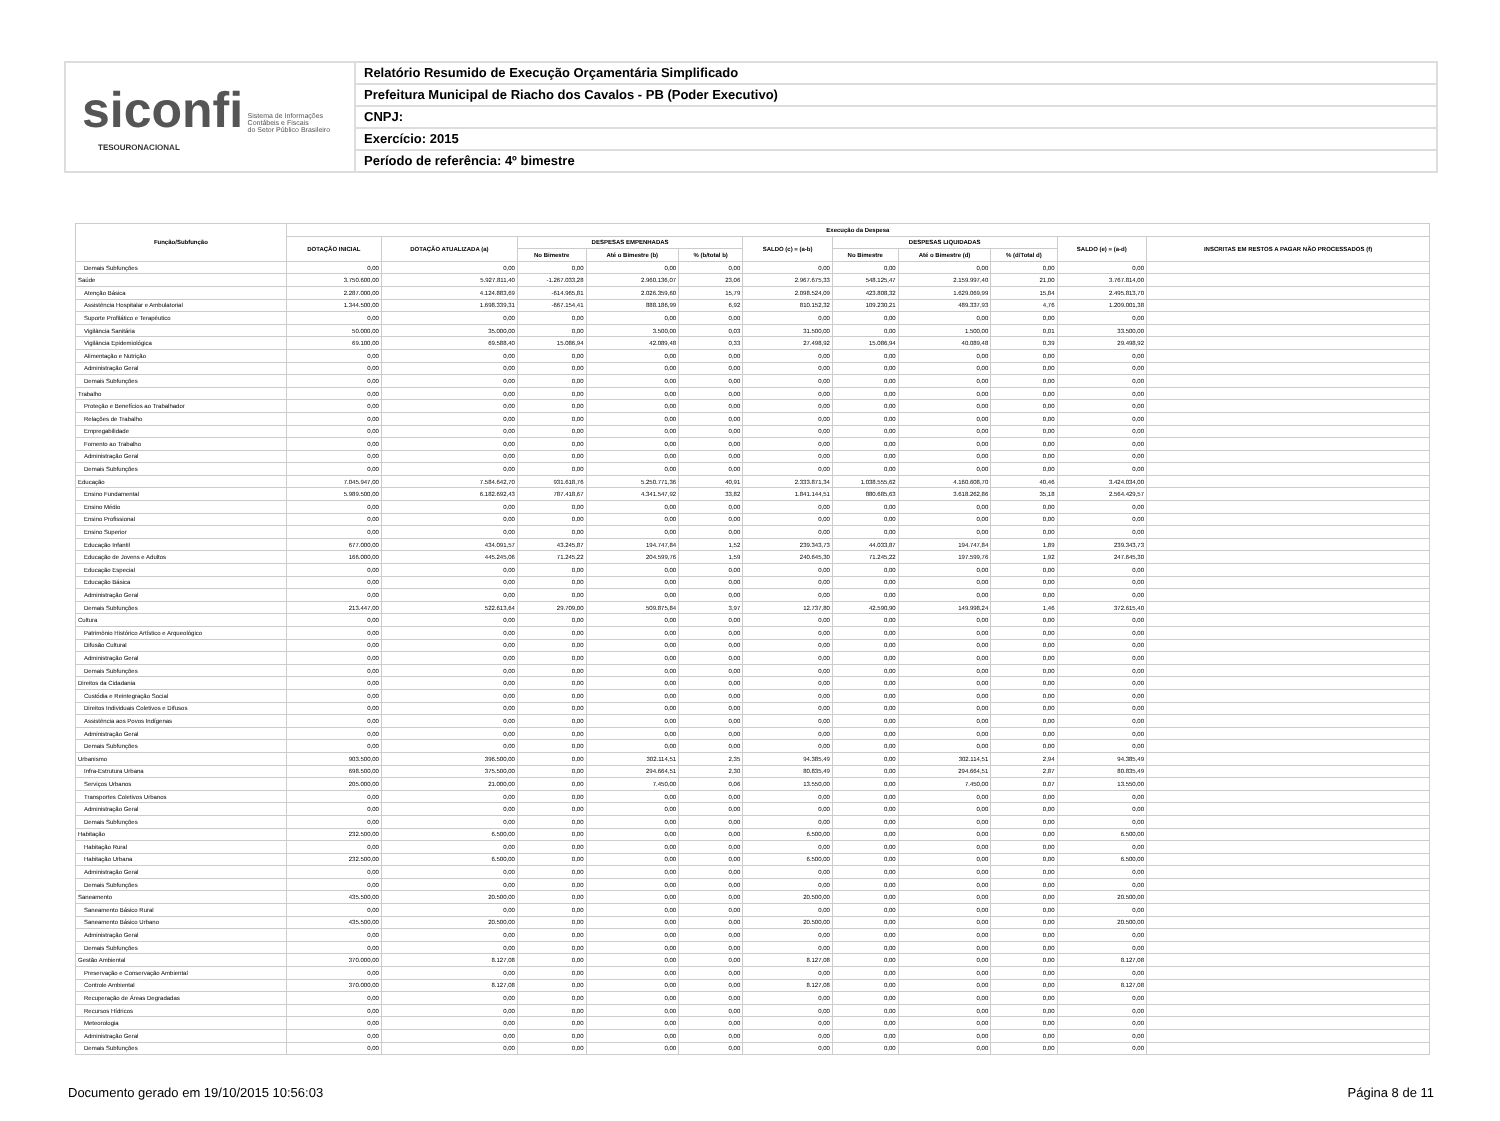siconfi Sistema de Informações
Contábeis e Fiscais
do Setor Público Brasileiro
TESOURONACIONAL
Relatório Resumido de Execução Orçamentária Simplificado
Prefeitura Municipal de Riacho dos Cavalos - PB (Poder Executivo)
CNPJ:
Exercício: 2015
Período de referência: 4º bimestre
| Função/Subfunção | Execução da Despesa | | | | | | | | | | |
| --- | --- | --- | --- | --- | --- | --- | --- | --- | --- | --- | --- |
| | DOTAÇÃO INICIAL | DOTAÇÃO ATUALIZADA (a) | DESPESAS EMPENHADAS | | | SALDO (c) = (a-b) | DESPESAS LIQUIDADAS | | | SALDO (e) = (a-d) | INSCRITAS EM RESTOS A PAGAR NÃO PROCESSADOS (f) |
| | | | No Bimestre | Até o Bimestre (b) | % (b/total b) | | No Bimestre | Até o Bimestre (d) | % (d/Total d) | | |
| Demais Subfunções | 0,00 | 0,00 | 0,00 | 0,00 | 0,00 | 0,00 | 0,00 | 0,00 | 0,00 | 0,00 | |
| Saúde | 3.750.600,00 | 5.927.811,40 | -1.267.033,28 | 2.960.136,07 | 23,06 | 2.967.675,33 | 548.125,47 | 2.159.997,40 | 21,00 | 3.767.814,00 | |
| Atenção Básica | 2.287.000,00 | 4.124.883,69 | -614.965,81 | 2.026.359,60 | 15,79 | 2.098.524,09 | 423.808,32 | 1.629.069,99 | 15,84 | 2.495.813,70 | |
| Assistência Hospitalar e Ambulatorial | 1.344.500,00 | 1.698.339,31 | -667.154,41 | 888.186,99 | 6,92 | 810.152,32 | 109.230,21 | 489.337,93 | 4,76 | 1.209.001,38 | |
| Suporte Profilático e Terapêutico | 0,00 | 0,00 | 0,00 | 0,00 | 0,00 | 0,00 | 0,00 | 0,00 | 0,00 | 0,00 | |
| Vigilância Sanitária | 50.000,00 | 35.000,00 | 0,00 | 3.500,00 | 0,03 | 31.500,00 | 0,00 | 1.500,00 | 0,01 | 33.500,00 | |
| Vigilância Epidemiológica | 69.100,00 | 69.588,40 | 15.086,94 | 42.089,48 | 0,33 | 27.498,92 | 15.086,94 | 40.089,48 | 0,39 | 29.498,92 | |
| Alimentação e Nutrição | 0,00 | 0,00 | 0,00 | 0,00 | 0,00 | 0,00 | 0,00 | 0,00 | 0,00 | 0,00 | |
| Administração Geral | 0,00 | 0,00 | 0,00 | 0,00 | 0,00 | 0,00 | 0,00 | 0,00 | 0,00 | 0,00 | |
| Demais Subfunções | 0,00 | 0,00 | 0,00 | 0,00 | 0,00 | 0,00 | 0,00 | 0,00 | 0,00 | 0,00 | |
| Trabalho | 0,00 | 0,00 | 0,00 | 0,00 | 0,00 | 0,00 | 0,00 | 0,00 | 0,00 | 0,00 | |
| Proteção e Benefícios ao Trabalhador | 0,00 | 0,00 | 0,00 | 0,00 | 0,00 | 0,00 | 0,00 | 0,00 | 0,00 | 0,00 | |
| Relações de Trabalho | 0,00 | 0,00 | 0,00 | 0,00 | 0,00 | 0,00 | 0,00 | 0,00 | 0,00 | 0,00 | |
| Empregabilidade | 0,00 | 0,00 | 0,00 | 0,00 | 0,00 | 0,00 | 0,00 | 0,00 | 0,00 | 0,00 | |
| Fomento ao Trabalho | 0,00 | 0,00 | 0,00 | 0,00 | 0,00 | 0,00 | 0,00 | 0,00 | 0,00 | 0,00 | |
| Administração Geral | 0,00 | 0,00 | 0,00 | 0,00 | 0,00 | 0,00 | 0,00 | 0,00 | 0,00 | 0,00 | |
| Demais Subfunções | 0,00 | 0,00 | 0,00 | 0,00 | 0,00 | 0,00 | 0,00 | 0,00 | 0,00 | 0,00 | |
| Educação | 7.045.947,00 | 7.584.642,70 | 931.618,76 | 5.250.771,36 | 40,91 | 2.333.871,34 | 1.038.555,62 | 4.160.608,70 | 40,46 | 3.424.034,00 | |
| Ensino Fundamental | 5.989.500,00 | 6.182.692,43 | 787.418,67 | 4.341.547,92 | 33,82 | 1.841.144,51 | 880.685,63 | 3.618.262,86 | 35,18 | 2.564.429,57 | |
| Ensino Médio | 0,00 | 0,00 | 0,00 | 0,00 | 0,00 | 0,00 | 0,00 | 0,00 | 0,00 | 0,00 | |
| Ensino Profissional | 0,00 | 0,00 | 0,00 | 0,00 | 0,00 | 0,00 | 0,00 | 0,00 | 0,00 | 0,00 | |
| Ensino Superior | 0,00 | 0,00 | 0,00 | 0,00 | 0,00 | 0,00 | 0,00 | 0,00 | 0,00 | 0,00 | |
| Educação Infantil | 677.000,00 | 434.091,57 | 43.245,87 | 194.747,84 | 1,52 | 239.343,73 | 44.033,87 | 194.747,84 | 1,89 | 239.343,73 | |
| Educação de Jovens e Adultos | 166.000,00 | 445.245,06 | 71.245,22 | 204.599,76 | 1,59 | 240.645,30 | 71.245,22 | 197.599,76 | 1,92 | 247.645,30 | |
| Educação Especial | 0,00 | 0,00 | 0,00 | 0,00 | 0,00 | 0,00 | 0,00 | 0,00 | 0,00 | 0,00 | |
| Educação Básica | 0,00 | 0,00 | 0,00 | 0,00 | 0,00 | 0,00 | 0,00 | 0,00 | 0,00 | 0,00 | |
| Administração Geral | 0,00 | 0,00 | 0,00 | 0,00 | 0,00 | 0,00 | 0,00 | 0,00 | 0,00 | 0,00 | |
| Demais Subfunções | 213.447,00 | 522.613,64 | 29.709,00 | 509.875,84 | 3,97 | 12.737,80 | 42.590,90 | 149.998,24 | 1,46 | 372.615,40 | |
| Cultura | 0,00 | 0,00 | 0,00 | 0,00 | 0,00 | 0,00 | 0,00 | 0,00 | 0,00 | 0,00 | |
| Patrimônio Histórico Artístico e Arqueológico | 0,00 | 0,00 | 0,00 | 0,00 | 0,00 | 0,00 | 0,00 | 0,00 | 0,00 | 0,00 | |
| Difusão Cultural | 0,00 | 0,00 | 0,00 | 0,00 | 0,00 | 0,00 | 0,00 | 0,00 | 0,00 | 0,00 | |
| Administração Geral | 0,00 | 0,00 | 0,00 | 0,00 | 0,00 | 0,00 | 0,00 | 0,00 | 0,00 | 0,00 | |
| Demais Subfunções | 0,00 | 0,00 | 0,00 | 0,00 | 0,00 | 0,00 | 0,00 | 0,00 | 0,00 | 0,00 | |
| Direitos da Cidadania | 0,00 | 0,00 | 0,00 | 0,00 | 0,00 | 0,00 | 0,00 | 0,00 | 0,00 | 0,00 | |
| Custódia e Reintegração Social | 0,00 | 0,00 | 0,00 | 0,00 | 0,00 | 0,00 | 0,00 | 0,00 | 0,00 | 0,00 | |
| Direitos Individuais Coletivos e Difusos | 0,00 | 0,00 | 0,00 | 0,00 | 0,00 | 0,00 | 0,00 | 0,00 | 0,00 | 0,00 | |
| Assistência aos Povos Indígenas | 0,00 | 0,00 | 0,00 | 0,00 | 0,00 | 0,00 | 0,00 | 0,00 | 0,00 | 0,00 | |
| Administração Geral | 0,00 | 0,00 | 0,00 | 0,00 | 0,00 | 0,00 | 0,00 | 0,00 | 0,00 | 0,00 | |
| Demais Subfunções | 0,00 | 0,00 | 0,00 | 0,00 | 0,00 | 0,00 | 0,00 | 0,00 | 0,00 | 0,00 | |
| Urbanismo | 903.500,00 | 396.500,00 | 0,00 | 302.114,51 | 2,35 | 94.385,49 | 0,00 | 302.114,51 | 2,94 | 94.385,49 | |
| Infra-Estrutura Urbana | 698.500,00 | 375.500,00 | 0,00 | 294.664,51 | 2,30 | 80.835,49 | 0,00 | 294.664,51 | 2,87 | 80.835,49 | |
| Serviços Urbanos | 205.000,00 | 21.000,00 | 0,00 | 7.450,00 | 0,06 | 13.550,00 | 0,00 | 7.450,00 | 0,07 | 13.550,00 | |
| Transportes Coletivos Urbanos | 0,00 | 0,00 | 0,00 | 0,00 | 0,00 | 0,00 | 0,00 | 0,00 | 0,00 | 0,00 | |
| Administração Geral | 0,00 | 0,00 | 0,00 | 0,00 | 0,00 | 0,00 | 0,00 | 0,00 | 0,00 | 0,00 | |
| Demais Subfunções | 0,00 | 0,00 | 0,00 | 0,00 | 0,00 | 0,00 | 0,00 | 0,00 | 0,00 | 0,00 | |
| Habitação | 232.500,00 | 6.500,00 | 0,00 | 0,00 | 0,00 | 6.500,00 | 0,00 | 0,00 | 0,00 | 6.500,00 | |
| Habitação Rural | 0,00 | 0,00 | 0,00 | 0,00 | 0,00 | 0,00 | 0,00 | 0,00 | 0,00 | 0,00 | |
| Habitação Urbana | 232.500,00 | 6.500,00 | 0,00 | 0,00 | 0,00 | 6.500,00 | 0,00 | 0,00 | 0,00 | 6.500,00 | |
| Administração Geral | 0,00 | 0,00 | 0,00 | 0,00 | 0,00 | 0,00 | 0,00 | 0,00 | 0,00 | 0,00 | |
| Demais Subfunções | 0,00 | 0,00 | 0,00 | 0,00 | 0,00 | 0,00 | 0,00 | 0,00 | 0,00 | 0,00 | |
| Saneamento | 435.500,00 | 20.500,00 | 0,00 | 0,00 | 0,00 | 20.500,00 | 0,00 | 0,00 | 0,00 | 20.500,00 | |
| Saneamento Básico Rural | 0,00 | 0,00 | 0,00 | 0,00 | 0,00 | 0,00 | 0,00 | 0,00 | 0,00 | 0,00 | |
| Saneamento Básico Urbano | 435.500,00 | 20.500,00 | 0,00 | 0,00 | 0,00 | 20.500,00 | 0,00 | 0,00 | 0,00 | 20.500,00 | |
| Administração Geral | 0,00 | 0,00 | 0,00 | 0,00 | 0,00 | 0,00 | 0,00 | 0,00 | 0,00 | 0,00 | |
| Demais Subfunções | 0,00 | 0,00 | 0,00 | 0,00 | 0,00 | 0,00 | 0,00 | 0,00 | 0,00 | 0,00 | |
| Gestão Ambiental | 370.000,00 | 8.127,08 | 0,00 | 0,00 | 0,00 | 8.127,08 | 0,00 | 0,00 | 0,00 | 8.127,08 | |
| Preservação e Conservação Ambiental | 0,00 | 0,00 | 0,00 | 0,00 | 0,00 | 0,00 | 0,00 | 0,00 | 0,00 | 0,00 | |
| Controle Ambiental | 370.000,00 | 8.127,08 | 0,00 | 0,00 | 0,00 | 8.127,08 | 0,00 | 0,00 | 0,00 | 8.127,08 | |
| Recuperação de Áreas Degradadas | 0,00 | 0,00 | 0,00 | 0,00 | 0,00 | 0,00 | 0,00 | 0,00 | 0,00 | 0,00 | |
| Recursos Hídricos | 0,00 | 0,00 | 0,00 | 0,00 | 0,00 | 0,00 | 0,00 | 0,00 | 0,00 | 0,00 | |
| Meteorologia | 0,00 | 0,00 | 0,00 | 0,00 | 0,00 | 0,00 | 0,00 | 0,00 | 0,00 | 0,00 | |
| Administração Geral | 0,00 | 0,00 | 0,00 | 0,00 | 0,00 | 0,00 | 0,00 | 0,00 | 0,00 | 0,00 | |
| Demais Subfunções | 0,00 | 0,00 | 0,00 | 0,00 | 0,00 | 0,00 | 0,00 | 0,00 | 0,00 | 0,00 | |
Documento gerado em 19/10/2015 10:56:03 Página 8 de 11